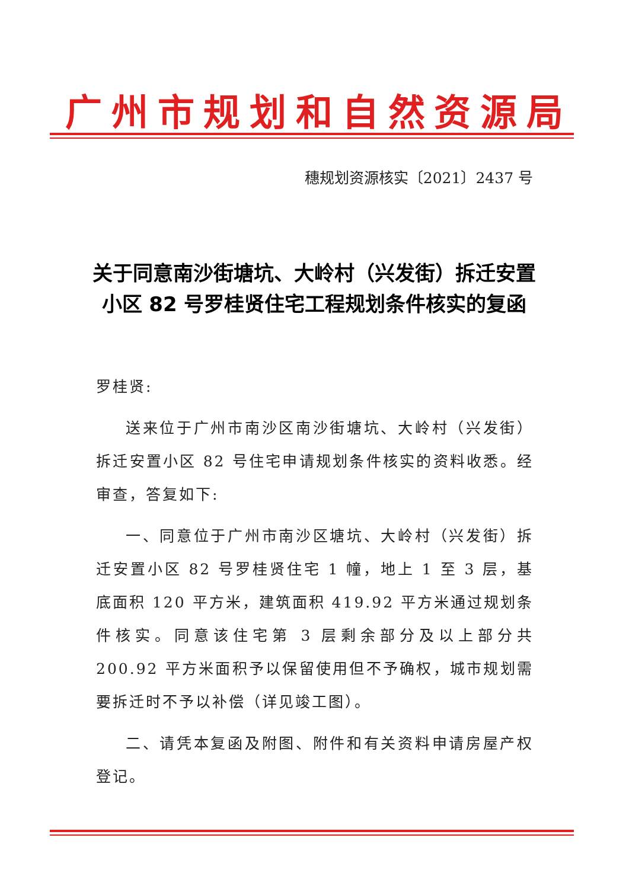广州市规划和自然资源局
穗规划资源核实〔2021〕2437 号
关于同意南沙街塘坑、大岭村（兴发街）拆迁安置小区 82 号罗桂贤住宅工程规划条件核实的复函
罗桂贤:
送来位于广州市南沙区南沙街塘坑、大岭村（兴发街）拆迁安置小区 82 号住宅申请规划条件核实的资料收悉。经审查，答复如下:
一、同意位于广州市南沙区塘坑、大岭村（兴发街）拆迁安置小区 82 号罗桂贤住宅 1 幢，地上 1 至 3 层，基底面积 120 平方米，建筑面积 419.92 平方米通过规划条件核实。同意该住宅第 3 层剩余部分及以上部分共 200.92 平方米面积予以保留使用但不予确权，城市规划需要拆迁时不予以补偿（详见竣工图）。
二、请凭本复函及附图、附件和有关资料申请房屋产权登记。